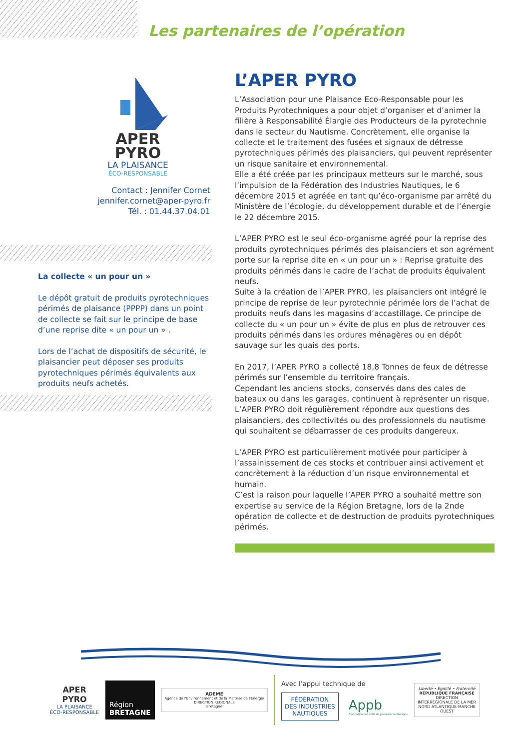Les partenaires de l’opération
APER
PYRO
LA PLAISANCE
ÉCO-RESPONSABLE
Contact : Jennifer Cornet
jennifer.cornet@aper-pyro.fr
Tél. : 01.44.37.04.01
La collecte « un pour un »
Le dépôt gratuit de produits pyrotechniques périmés de plaisance (PPPP) dans un point de collecte se fait sur le principe de base d’une reprise dite « un pour un » .
Lors de l’achat de dispositifs de sécurité, le plaisancier peut déposer ses produits pyrotechniques périmés équivalents aux produits neufs achetés.
L’APER PYRO
L’Association pour une Plaisance Eco-Responsable pour les Produits Pyrotechniques a pour objet d’organiser et d’animer la filière à Responsabilité Élargie des Producteurs de la pyrotechnie dans le secteur du Nautisme. Concrètement, elle organise la collecte et le traitement des fusées et signaux de détresse pyrotechniques périmés des plaisanciers, qui peuvent représenter un risque sanitaire et environnemental.
Elle a été créée par les principaux metteurs sur le marché, sous l’impulsion de la Fédération des Industries Nautiques, le 6 décembre 2015 et agréée en tant qu’éco-organisme par arrêté du Ministère de l’écologie, du développement durable et de l’énergie le 22 décembre 2015.
L’APER PYRO est le seul éco-organisme agréé pour la reprise des produits pyrotechniques périmés des plaisanciers et son agrément porte sur la reprise dite en « un pour un » : Reprise gratuite des produits périmés dans le cadre de l’achat de produits équivalent neufs.
Suite à la création de l’APER PYRO, les plaisanciers ont intégré le principe de reprise de leur pyrotechnie périmée lors de l’achat de produits neufs dans les magasins d’accastillage. Ce principe de collecte du « un pour un » évite de plus en plus de retrouver ces produits périmés dans les ordures ménagères ou en dépôt sauvage sur les quais des ports.
En 2017, l’APER PYRO a collecté 18,8 Tonnes de feux de détresse périmés sur l’ensemble du territoire français.
Cependant les anciens stocks, conservés dans des cales de bateaux ou dans les garages, continuent à représenter un risque. L’APER PYRO doit régulièrement répondre aux questions des plaisanciers, des collectivités ou des professionnels du nautisme qui souhaitent se débarrasser de ces produits dangereux.
L’APER PYRO est particulièrement motivée pour participer à l’assainissement de ces stocks et contribuer ainsi activement et concrètement à la réduction d’un risque environnemental et humain.
C’est la raison pour laquelle l’APER PYRO a souhaité mettre son expertise au service de la Région Bretagne, lors de la 2nde opération de collecte et de destruction de produits pyrotechniques périmés.
APER
PYRO
LA PLAISANCE
ÉCO-RESPONSABLE
Région
BRETAGNE
ADEME
Agence de l'Environnement et de la Maîtrise de l'Energie
DIRECTION RÉGIONALE
Bretagne
Avec l’appui technique de
FÉDÉRATION
DES INDUSTRIES
NAUTIQUES
Appb
Association des ports de plaisance de Bretagne
Liberté • Égalité • Fraternité
RÉPUBLIQUE FRANÇAISE
DIRECTION
INTERRÉGIONALE DE LA MER
NORD ATLANTIQUE-MANCHE
OUEST